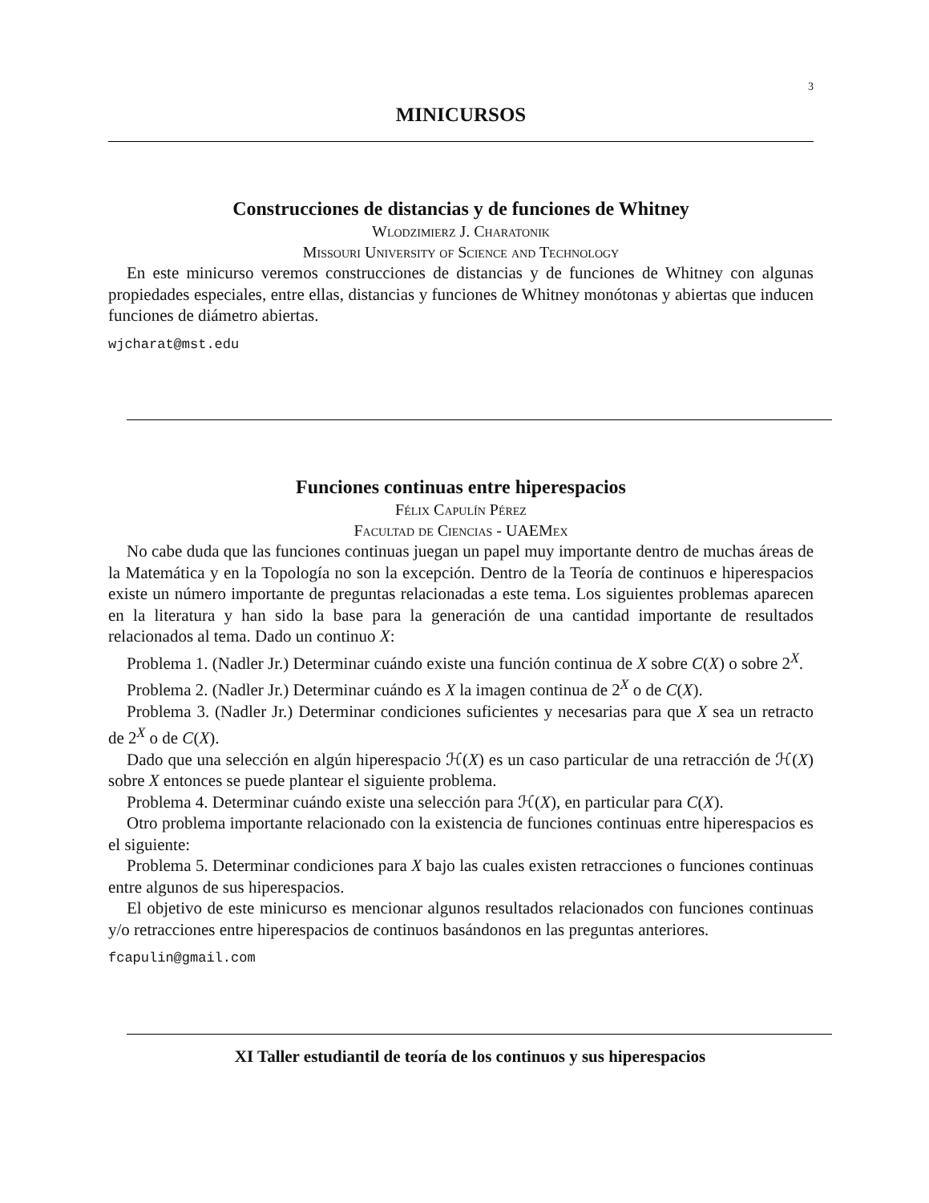3
MINICURSOS
Construcciones de distancias y de funciones de Whitney
Wlodzimierz J. Charatonik
Missouri University of Science and Technology
En este minicurso veremos construcciones de distancias y de funciones de Whitney con algunas propiedades especiales, entre ellas, distancias y funciones de Whitney monótonas y abiertas que inducen funciones de diámetro abiertas.
wjcharat@mst.edu
Funciones continuas entre hiperespacios
Félix Capulín Pérez
Facultad de Ciencias - UAEMex
No cabe duda que las funciones continuas juegan un papel muy importante dentro de muchas áreas de la Matemática y en la Topología no son la excepción. Dentro de la Teoría de continuos e hiperespacios existe un número importante de preguntas relacionadas a este tema. Los siguientes problemas aparecen en la literatura y han sido la base para la generación de una cantidad importante de resultados relacionados al tema. Dado un continuo X:
Problema 1. (Nadler Jr.) Determinar cuándo existe una función continua de X sobre C(X) o sobre 2<sup>X</sup>.
Problema 2. (Nadler Jr.) Determinar cuándo es X la imagen continua de 2<sup>X</sup> o de C(X).
Problema 3. (Nadler Jr.) Determinar condiciones suficientes y necesarias para que X sea un retracto de 2<sup>X</sup> o de C(X).
Dado que una selección en algún hiperespacio ℋ(X) es un caso particular de una retracción de ℋ(X) sobre X entonces se puede plantear el siguiente problema.
Problema 4. Determinar cuándo existe una selección para ℋ(X), en particular para C(X).
Otro problema importante relacionado con la existencia de funciones continuas entre hiperespacios es el siguiente:
Problema 5. Determinar condiciones para X bajo las cuales existen retracciones o funciones continuas entre algunos de sus hiperespacios.
El objetivo de este minicurso es mencionar algunos resultados relacionados con funciones continuas y/o retracciones entre hiperespacios de continuos basándonos en las preguntas anteriores.
fcapulin@gmail.com
XI Taller estudiantil de teoría de los continuos y sus hiperespacios